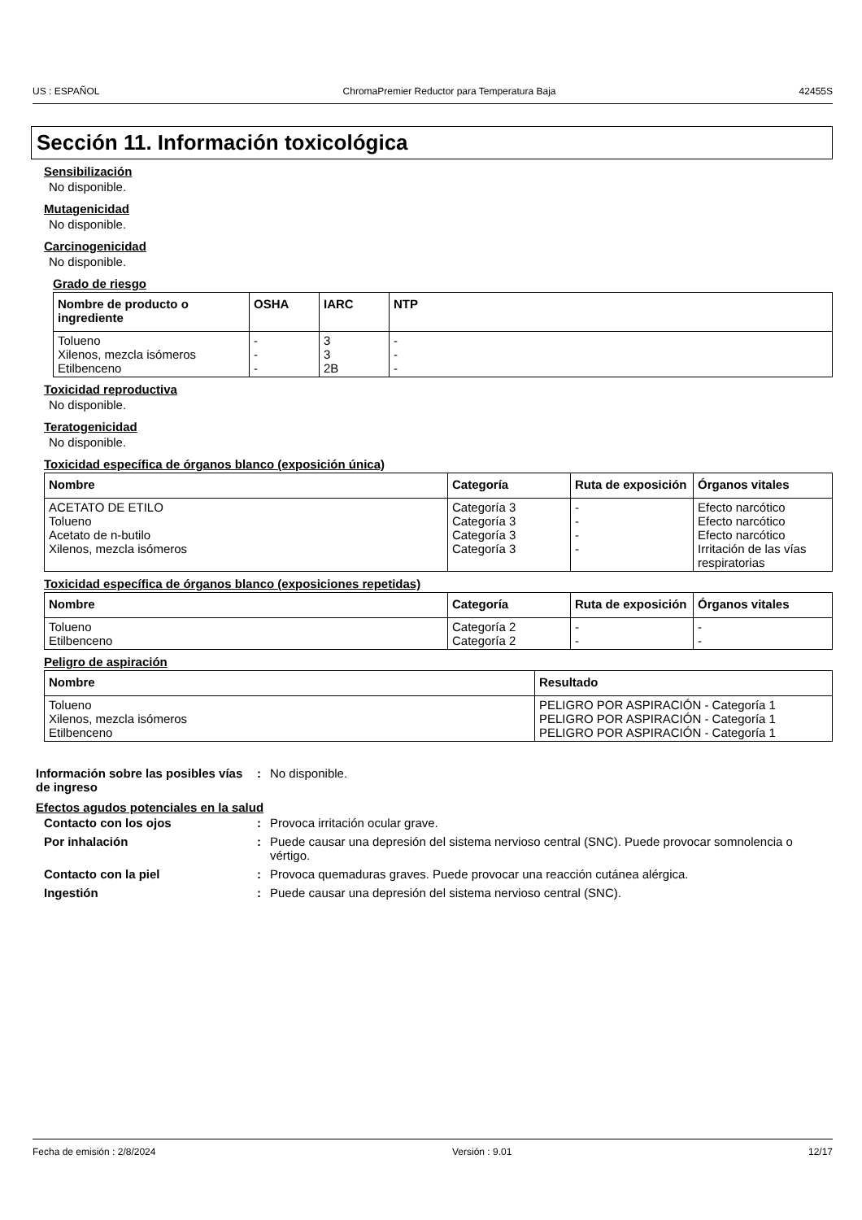US : ESPAÑOL ChromaPremier Reductor para Temperatura Baja 42455S
Sección 11. Información toxicológica
Sensibilización
No disponible.
Mutagenicidad
No disponible.
Carcinogenicidad
No disponible.
Grado de riesgo
| Nombre de producto o ingrediente | OSHA | IARC | NTP |
| --- | --- | --- | --- |
| Tolueno Xilenos, mezcla isómeros Etilbenceno | - - - | 3 3 2B | - - - |
Toxicidad reproductiva
No disponible.
Teratogenicidad
No disponible.
Toxicidad específica de órganos blanco (exposición única)
| Nombre | Categoría | Ruta de exposición | Órganos vitales |
| --- | --- | --- | --- |
| ACETATO DE ETILO Tolueno Acetato de n-butilo Xilenos, mezcla isómeros | Categoría 3 Categoría 3 Categoría 3 Categoría 3 | - - - - | Efecto narcótico Efecto narcótico Efecto narcótico Irritación de las vías respiratorias |
Toxicidad específica de órganos blanco (exposiciones repetidas)
| Nombre | Categoría | Ruta de exposición | Órganos vitales |
| --- | --- | --- | --- |
| Tolueno Etilbenceno | Categoría 2 Categoría 2 | - - | - - |
Peligro de aspiración
| Nombre | Resultado |
| --- | --- |
| Tolueno Xilenos, mezcla isómeros Etilbenceno | PELIGRO POR ASPIRACIÓN - Categoría 1 PELIGRO POR ASPIRACIÓN - Categoría 1 PELIGRO POR ASPIRACIÓN - Categoría 1 |
Información sobre las posibles vías de ingreso: No disponible.
Efectos agudos potenciales en la salud
Contacto con los ojos: Provoca irritación ocular grave. Por inhalación: Puede causar una depresión del sistema nervioso central (SNC). Puede provocar somnolencia o vértigo. Contacto con la piel: Provoca quemaduras graves. Puede provocar una reacción cutánea alérgica. Ingestión: Puede causar una depresión del sistema nervioso central (SNC).
Fecha de emisión : 2/8/2024 Versión : 9.01 12/17